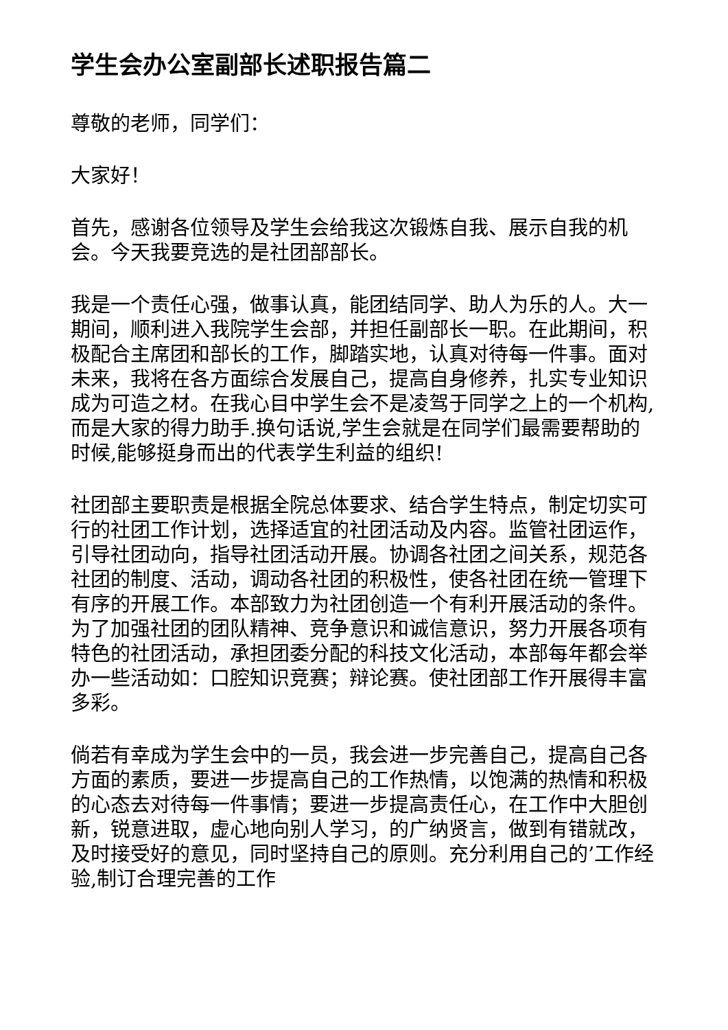学生会办公室副部长述职报告篇二
尊敬的老师，同学们：
大家好！
首先，感谢各位领导及学生会给我这次锻炼自我、展示自我的机会。今天我要竞选的是社团部部长。
我是一个责任心强，做事认真，能团结同学、助人为乐的人。大一期间，顺利进入我院学生会部，并担任副部长一职。在此期间，积极配合主席团和部长的工作，脚踏实地，认真对待每一件事。面对未来，我将在各方面综合发展自己，提高自身修养，扎实专业知识成为可造之材。在我心目中学生会不是凌驾于同学之上的一个机构,而是大家的得力助手.换句话说,学生会就是在同学们最需要帮助的时候,能够挺身而出的代表学生利益的组织!
社团部主要职责是根据全院总体要求、结合学生特点，制定切实可行的社团工作计划，选择适宜的社团活动及内容。监管社团运作，引导社团动向，指导社团活动开展。协调各社团之间关系，规范各社团的制度、活动，调动各社团的积极性，使各社团在统一管理下有序的开展工作。本部致力为社团创造一个有利开展活动的条件。为了加强社团的团队精神、竞争意识和诚信意识，努力开展各项有特色的社团活动，承担团委分配的科技文化活动，本部每年都会举办一些活动如：口腔知识竞赛；辩论赛。使社团部工作开展得丰富多彩。
倘若有幸成为学生会中的一员，我会进一步完善自己，提高自己各方面的素质，要进一步提高自己的工作热情，以饱满的热情和积极的心态去对待每一件事情；要进一步提高责任心，在工作中大胆创新，锐意进取，虚心地向别人学习，的广纳贤言，做到有错就改，及时接受好的意见，同时坚持自己的原则。充分利用自己的’工作经验,制订合理完善的工作